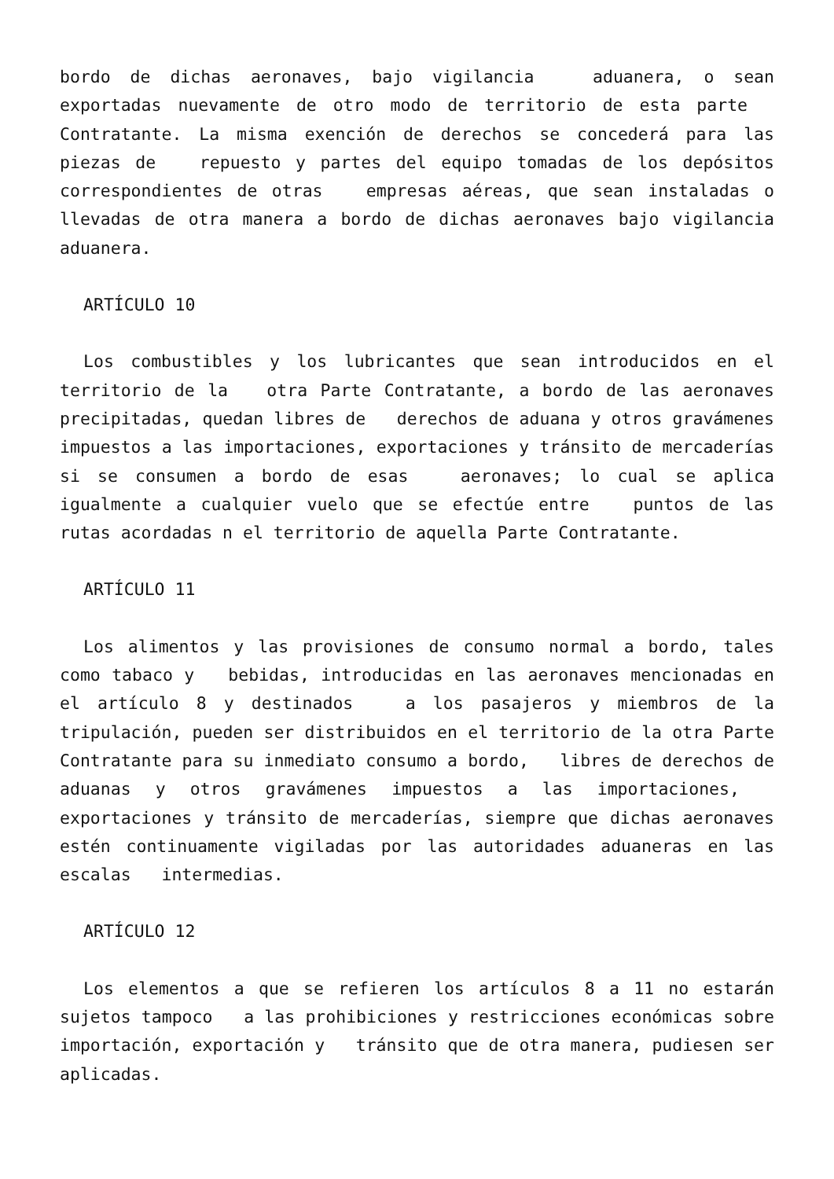bordo de dichas aeronaves, bajo vigilancia aduanera, o sean exportadas nuevamente de otro modo de territorio de esta parte Contratante. La misma exención de derechos se concederá para las piezas de repuesto y partes del equipo tomadas de los depósitos correspondientes de otras empresas aéreas, que sean instaladas o llevadas de otra manera a bordo de dichas aeronaves bajo vigilancia aduanera.
ARTÍCULO 10
Los combustibles y los lubricantes que sean introducidos en el territorio de la otra Parte Contratante, a bordo de las aeronaves precipitadas, quedan libres de derechos de aduana y otros gravámenes impuestos a las importaciones, exportaciones y tránsito de mercaderías si se consumen a bordo de esas aeronaves; lo cual se aplica igualmente a cualquier vuelo que se efectúe entre puntos de las rutas acordadas n el territorio de aquella Parte Contratante.
ARTÍCULO 11
Los alimentos y las provisiones de consumo normal a bordo, tales como tabaco y bebidas, introducidas en las aeronaves mencionadas en el artículo 8 y destinados a los pasajeros y miembros de la tripulación, pueden ser distribuidos en el territorio de la otra Parte Contratante para su inmediato consumo a bordo, libres de derechos de aduanas y otros gravámenes impuestos a las importaciones, exportaciones y tránsito de mercaderías, siempre que dichas aeronaves estén continuamente vigiladas por las autoridades aduaneras en las escalas intermedias.
ARTÍCULO 12
Los elementos a que se refieren los artículos 8 a 11 no estarán sujetos tampoco a las prohibiciones y restricciones económicas sobre importación, exportación y tránsito que de otra manera, pudiesen ser aplicadas.